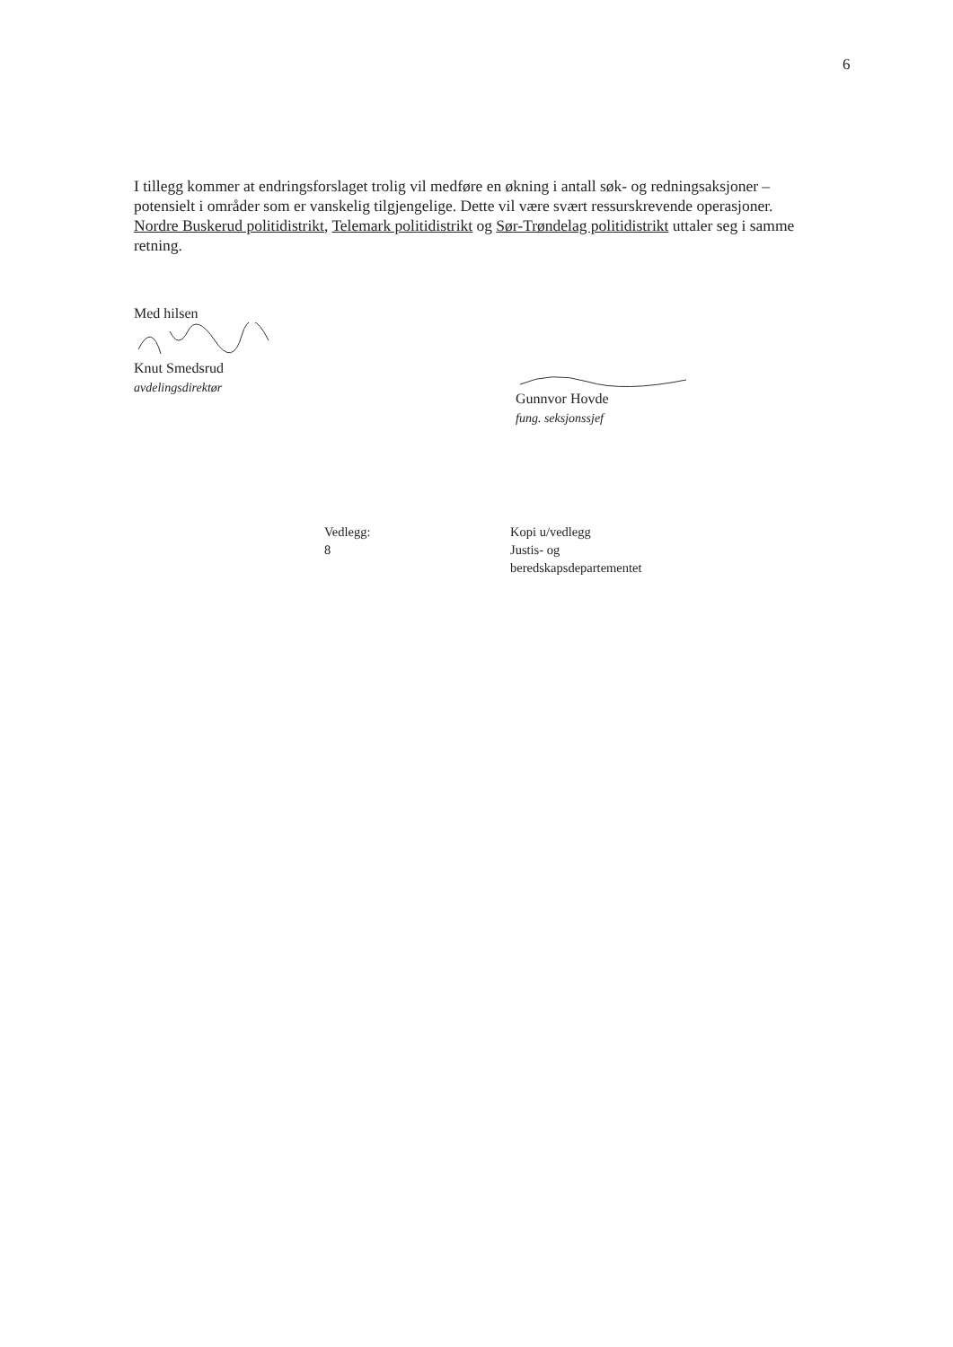6
I tillegg kommer at endringsforslaget trolig vil medføre en økning i antall søk- og redningsaksjoner – potensielt i områder som er vanskelig tilgjengelige. Dette vil være svært ressurskrevende operasjoner. Nordre Buskerud politidistrikt, Telemark politidistrikt og Sør-Trøndelag politidistrikt uttaler seg i samme retning.
Med hilsen
Knut Smedsrud
avdelingsdirektør
Gunnvor Hovde
fung. seksjonssjef
Vedlegg:
8
Kopi u/vedlegg
Justis- og
beredskapsdepartementet